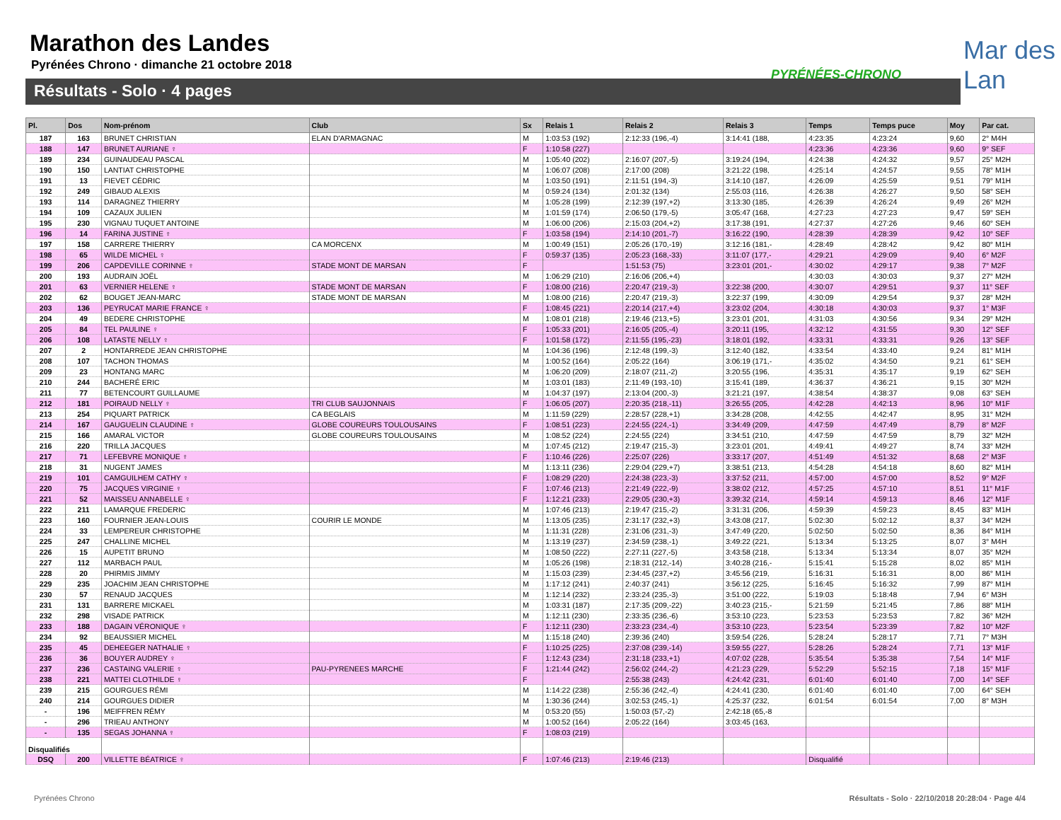Marathon des Landes
Pyrénées Chrono · dimanche 21 octobre 2018
Résultats - Solo · 4 pages
PYRÉNÉES-CHRONO
Mar des Lan
| Pl. | Dos | Nom-prénom | Club | Sx | Relais 1 | Relais 2 | Relais 3 | Temps | Temps puce | Moy | Par cat. |
| --- | --- | --- | --- | --- | --- | --- | --- | --- | --- | --- | --- |
| 187 | 163 | BRUNET CHRISTIAN | ELAN D'ARMAGNAC | M | 1:03:53 (192) | 2:12:33 (196,-4) | 3:14:41 (188, | 4:23:35 | 4:23:24 | 9,60 | 2° M4H |
| 188 | 147 | BRUNET AURIANE ♀ | | F | 1:10:58 (227) | | | 4:23:36 | 4:23:36 | 9,60 | 9° SEF |
| 189 | 234 | GUINAUDEAU PASCAL | | M | 1:05:40 (202) | 2:16:07 (207,-5) | 3:19:24 (194, | 4:24:38 | 4:24:32 | 9,57 | 25° M2H |
| 190 | 150 | LANTIAT CHRISTOPHE | | M | 1:06:07 (208) | 2:17:00 (208) | 3:21:22 (198, | 4:25:14 | 4:24:57 | 9,55 | 78° M1H |
| 191 | 13 | FIEVET CÉDRIC | | M | 1:03:50 (191) | 2:11:51 (194,-3) | 3:14:10 (187, | 4:26:09 | 4:25:59 | 9,51 | 79° M1H |
| 192 | 249 | GIBAUD ALEXIS | | M | 0:59:24 (134) | 2:01:32 (134) | 2:55:03 (116, | 4:26:38 | 4:26:27 | 9,50 | 58° SEH |
| 193 | 114 | DARAGNEZ THIERRY | | M | 1:05:28 (199) | 2:12:39 (197,+2) | 3:13:30 (185, | 4:26:39 | 4:26:24 | 9,49 | 26° M2H |
| 194 | 109 | CAZAUX JULIEN | | M | 1:01:59 (174) | 2:06:50 (179,-5) | 3:05:47 (168, | 4:27:23 | 4:27:23 | 9,47 | 59° SEH |
| 195 | 230 | VIGNAU TUQUET ANTOINE | | M | 1:06:00 (206) | 2:15:03 (204,+2) | 3:17:38 (191, | 4:27:37 | 4:27:26 | 9,46 | 60° SEH |
| 196 | 14 | FARINA JUSTINE ♀ | | F | 1:03:58 (194) | 2:14:10 (201,-7) | 3:16:22 (190, | 4:28:39 | 4:28:39 | 9,42 | 10° SEF |
| 197 | 158 | CARRERE THIERRY | CA MORCENX | M | 1:00:49 (151) | 2:05:26 (170,-19) | 3:12:16 (181,- | 4:28:49 | 4:28:42 | 9,42 | 80° M1H |
| 198 | 65 | WILDE MICHEL ♀ | | F | 0:59:37 (135) | 2:05:23 (168,-33) | 3:11:07 (177,- | 4:29:21 | 4:29:09 | 9,40 | 6° M2F |
| 199 | 206 | CAPDEVILLE CORINNE ♀ | STADE MONT DE MARSAN | F | | 1:51:53 (75) | 3:23:01 (201,- | 4:30:02 | 4:29:17 | 9,38 | 7° M2F |
| 200 | 193 | AUDRAIN JOËL | | M | 1:06:29 (210) | 2:16:06 (206,+4) | | 4:30:03 | 4:30:03 | 9,37 | 27° M2H |
| 201 | 63 | VERNIER HELENE ♀ | STADE MONT DE MARSAN | F | 1:08:00 (216) | 2:20:47 (219,-3) | 3:22:38 (200, | 4:30:07 | 4:29:51 | 9,37 | 11° SEF |
| 202 | 62 | BOUGET JEAN-MARC | STADE MONT DE MARSAN | M | 1:08:00 (216) | 2:20:47 (219,-3) | 3:22:37 (199, | 4:30:09 | 4:29:54 | 9,37 | 28° M2H |
| 203 | 136 | PEYRUCAT MARIE FRANCE ♀ | | F | 1:08:45 (221) | 2:20:14 (217,+4) | 3:23:02 (204, | 4:30:18 | 4:30:03 | 9,37 | 1° M3F |
| 204 | 49 | BEDERE CHRISTOPHE | | M | 1:08:01 (218) | 2:19:46 (213,+5) | 3:23:01 (201, | 4:31:03 | 4:30:56 | 9,34 | 29° M2H |
| 205 | 84 | TEL PAULINE ♀ | | F | 1:05:33 (201) | 2:16:05 (205,-4) | 3:20:11 (195, | 4:32:12 | 4:31:55 | 9,30 | 12° SEF |
| 206 | 108 | LATASTE NELLY ♀ | | F | 1:01:58 (172) | 2:11:55 (195,-23) | 3:18:01 (192, | 4:33:31 | 4:33:31 | 9,26 | 13° SEF |
| 207 | 2 | HONTARREDE JEAN CHRISTOPHE | | M | 1:04:36 (196) | 2:12:48 (199,-3) | 3:12:40 (182, | 4:33:54 | 4:33:40 | 9,24 | 81° M1H |
| 208 | 107 | TACHON THOMAS | | M | 1:00:52 (164) | 2:05:22 (164) | 3:06:19 (171,- | 4:35:02 | 4:34:50 | 9,21 | 61° SEH |
| 209 | 23 | HONTANG MARC | | M | 1:06:20 (209) | 2:18:07 (211,-2) | 3:20:55 (196, | 4:35:31 | 4:35:17 | 9,19 | 62° SEH |
| 210 | 244 | BACHERÉ ERIC | | M | 1:03:01 (183) | 2:11:49 (193,-10) | 3:15:41 (189, | 4:36:37 | 4:36:21 | 9,15 | 30° M2H |
| 211 | 77 | BETENCOURT GUILLAUME | | M | 1:04:37 (197) | 2:13:04 (200,-3) | 3:21:21 (197, | 4:38:54 | 4:38:37 | 9,08 | 63° SEH |
| 212 | 181 | POIRAUD NELLY ♀ | TRI CLUB SAUJONNAIS | F | 1:06:05 (207) | 2:20:35 (218,-11) | 3:26:55 (205, | 4:42:28 | 4:42:13 | 8,96 | 10° M1F |
| 213 | 254 | PIQUART PATRICK | CA BEGLAIS | M | 1:11:59 (229) | 2:28:57 (228,+1) | 3:34:28 (208, | 4:42:55 | 4:42:47 | 8,95 | 31° M2H |
| 214 | 167 | GAUGUELIN CLAUDINE ♀ | GLOBE COUREURS TOULOUSAINS | F | 1:08:51 (223) | 2:24:55 (224,-1) | 3:34:49 (209, | 4:47:59 | 4:47:49 | 8,79 | 8° M2F |
| 215 | 166 | AMARAL VICTOR | GLOBE COUREURS TOULOUSAINS | M | 1:08:52 (224) | 2:24:55 (224) | 3:34:51 (210, | 4:47:59 | 4:47:59 | 8,79 | 32° M2H |
| 216 | 220 | TRILLA JACQUES | | M | 1:07:45 (212) | 2:19:47 (215,-3) | 3:23:01 (201, | 4:49:41 | 4:49:27 | 8,74 | 33° M2H |
| 217 | 71 | LEFEBVRE MONIQUE ♀ | | F | 1:10:46 (226) | 2:25:07 (226) | 3:33:17 (207, | 4:51:49 | 4:51:32 | 8,68 | 2° M3F |
| 218 | 31 | NUGENT JAMES | | M | 1:13:11 (236) | 2:29:04 (229,+7) | 3:38:51 (213, | 4:54:28 | 4:54:18 | 8,60 | 82° M1H |
| 219 | 101 | CAMGUILHEM CATHY ♀ | | F | 1:08:29 (220) | 2:24:38 (223,-3) | 3:37:52 (211, | 4:57:00 | 4:57:00 | 8,52 | 9° M2F |
| 220 | 75 | JACQUES VIRGINIE ♀ | | F | 1:07:46 (213) | 2:21:49 (222,-9) | 3:38:02 (212, | 4:57:25 | 4:57:10 | 8,51 | 11° M1F |
| 221 | 52 | MAISSEU ANNABELLE ♀ | | F | 1:12:21 (233) | 2:29:05 (230,+3) | 3:39:32 (214, | 4:59:14 | 4:59:13 | 8,46 | 12° M1F |
| 222 | 211 | LAMARQUE FREDERIC | | M | 1:07:46 (213) | 2:19:47 (215,-2) | 3:31:31 (206, | 4:59:39 | 4:59:23 | 8,45 | 83° M1H |
| 223 | 160 | FOURNIER JEAN-LOUIS | COURIR LE MONDE | M | 1:13:05 (235) | 2:31:17 (232,+3) | 3:43:08 (217, | 5:02:30 | 5:02:12 | 8,37 | 34° M2H |
| 224 | 33 | LEMPEREUR CHRISTOPHE | | M | 1:11:31 (228) | 2:31:06 (231,-3) | 3:47:49 (220, | 5:02:50 | 5:02:50 | 8,36 | 84° M1H |
| 225 | 247 | CHALLINE MICHEL | | M | 1:13:19 (237) | 2:34:59 (238,-1) | 3:49:22 (221, | 5:13:34 | 5:13:25 | 8,07 | 3° M4H |
| 226 | 15 | AUPETIT BRUNO | | M | 1:08:50 (222) | 2:27:11 (227,-5) | 3:43:58 (218, | 5:13:34 | 5:13:34 | 8,07 | 35° M2H |
| 227 | 112 | MARBACH PAUL | | M | 1:05:26 (198) | 2:18:31 (212,-14) | 3:40:28 (216,- | 5:15:41 | 5:15:28 | 8,02 | 85° M1H |
| 228 | 20 | PHIRMIS JIMMY | | M | 1:15:03 (239) | 2:34:45 (237,+2) | 3:45:56 (219, | 5:16:31 | 5:16:31 | 8,00 | 86° M1H |
| 229 | 235 | JOACHIM JEAN CHRISTOPHE | | M | 1:17:12 (241) | 2:40:37 (241) | 3:56:12 (225, | 5:16:45 | 5:16:32 | 7,99 | 87° M1H |
| 230 | 57 | RENAUD JACQUES | | M | 1:12:14 (232) | 2:33:24 (235,-3) | 3:51:00 (222, | 5:19:03 | 5:18:48 | 7,94 | 6° M3H |
| 231 | 131 | BARRERE MICKAEL | | M | 1:03:31 (187) | 2:17:35 (209,-22) | 3:40:23 (215,- | 5:21:59 | 5:21:45 | 7,86 | 88° M1H |
| 232 | 298 | VISADE PATRICK | | M | 1:12:11 (230) | 2:33:35 (236,-6) | 3:53:10 (223, | 5:23:53 | 5:23:53 | 7,82 | 36° M2H |
| 233 | 188 | DAGAIN VÉRONIQUE ♀ | | F | 1:12:11 (230) | 2:33:23 (234,-4) | 3:53:10 (223, | 5:23:54 | 5:23:39 | 7,82 | 10° M2F |
| 234 | 92 | BEAUSSIER MICHEL | | M | 1:15:18 (240) | 2:39:36 (240) | 3:59:54 (226, | 5:28:24 | 5:28:17 | 7,71 | 7° M3H |
| 235 | 45 | DEHEEGER NATHALIE ♀ | | F | 1:10:25 (225) | 2:37:08 (239,-14) | 3:59:55 (227, | 5:28:26 | 5:28:24 | 7,71 | 13° M1F |
| 236 | 36 | BOUYER AUDREY ♀ | | F | 1:12:43 (234) | 2:31:18 (233,+1) | 4:07:02 (228, | 5:35:54 | 5:35:38 | 7,54 | 14° M1F |
| 237 | 236 | CASTAING VALERIE ♀ | PAU-PYRENEES MARCHE | F | 1:21:44 (242) | 2:56:02 (244,-2) | 4:21:23 (229, | 5:52:29 | 5:52:15 | 7,18 | 15° M1F |
| 238 | 221 | MATTEI CLOTHILDE ♀ | | F | | 2:55:38 (243) | 4:24:42 (231, | 6:01:40 | 6:01:40 | 7,00 | 14° SEF |
| 239 | 215 | GOURGUES RÉMI | | M | 1:14:22 (238) | 2:55:36 (242,-4) | 4:24:41 (230, | 6:01:40 | 6:01:40 | 7,00 | 64° SEH |
| 240 | 214 | GOURGUES DIDIER | | M | 1:30:36 (244) | 3:02:53 (245,-1) | 4:25:37 (232, | 6:01:54 | 6:01:54 | 7,00 | 8° M3H |
| - | 196 | MEIFFREN RÉMY | | M | 0:53:20 (55) | 1:50:03 (57,-2) | 2:42:18 (65,-8 | | | | |
| - | 296 | TRIEAU ANTHONY | | M | 1:00:52 (164) | 2:05:22 (164) | 3:03:45 (163, | | | | |
| - | 135 | SEGAS JOHANNA ♀ | | F | 1:08:03 (219) | | | | | | |
| Disqualifiés | | | | | | | | | | | |
| DSQ | 200 | VILLETTE BÉATRICE ♀ | | F | 1:07:46 (213) | 2:19:46 (213) | | Disqualifié | | | |
Pyrénées Chrono
Résultats - Solo · 22/10/2018 20:28:04 · Page 4/4